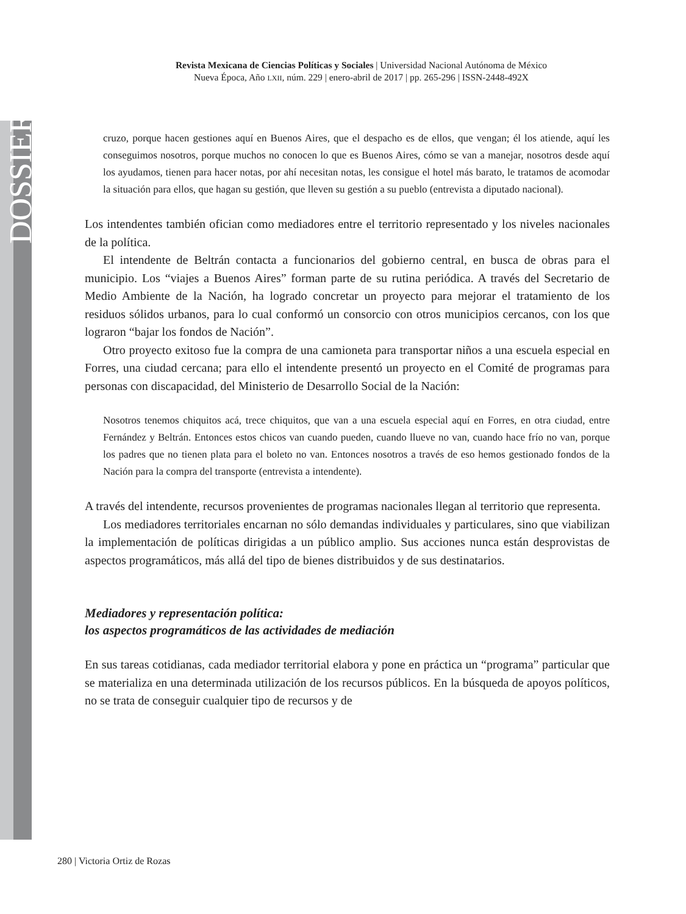DOSSIER
Revista Mexicana de Ciencias Políticas y Sociales | Universidad Nacional Autónoma de México
Nueva Época, Año LXII, núm. 229 | enero-abril de 2017 | pp. 265-296 | ISSN-2448-492X
cruzo, porque hacen gestiones aquí en Buenos Aires, que el despacho es de ellos, que vengan; él los atiende, aquí les conseguimos nosotros, porque muchos no conocen lo que es Buenos Aires, cómo se van a manejar, nosotros desde aquí los ayudamos, tienen para hacer notas, por ahí necesitan notas, les consigue el hotel más barato, le tratamos de acomodar la situación para ellos, que hagan su gestión, que lleven su gestión a su pueblo (entrevista a diputado nacional).
Los intendentes también ofician como mediadores entre el territorio representado y los niveles nacionales de la política.
El intendente de Beltrán contacta a funcionarios del gobierno central, en busca de obras para el municipio. Los “viajes a Buenos Aires” forman parte de su rutina periódica. A través del Secretario de Medio Ambiente de la Nación, ha logrado concretar un proyecto para mejorar el tratamiento de los residuos sólidos urbanos, para lo cual conformó un consorcio con otros municipios cercanos, con los que lograron “bajar los fondos de Nación”.
Otro proyecto exitoso fue la compra de una camioneta para transportar niños a una escuela especial en Forres, una ciudad cercana; para ello el intendente presentó un proyecto en el Comité de programas para personas con discapacidad, del Ministerio de Desarrollo Social de la Nación:
Nosotros tenemos chiquitos acá, trece chiquitos, que van a una escuela especial aquí en Forres, en otra ciudad, entre Fernández y Beltrán. Entonces estos chicos van cuando pueden, cuando llueve no van, cuando hace frío no van, porque los padres que no tienen plata para el boleto no van. Entonces nosotros a través de eso hemos gestionado fondos de la Nación para la compra del transporte (entrevista a intendente).
A través del intendente, recursos provenientes de programas nacionales llegan al territorio que representa.
Los mediadores territoriales encarnan no sólo demandas individuales y particulares, sino que viabilizan la implementación de políticas dirigidas a un público amplio. Sus acciones nunca están desprovistas de aspectos programáticos, más allá del tipo de bienes distribuidos y de sus destinatarios.
Mediadores y representación política:
los aspectos programáticos de las actividades de mediación
En sus tareas cotidianas, cada mediador territorial elabora y pone en práctica un “programa” particular que se materializa en una determinada utilización de los recursos públicos. En la búsqueda de apoyos políticos, no se trata de conseguir cualquier tipo de recursos y de
280 | Victoria Ortiz de Rozas